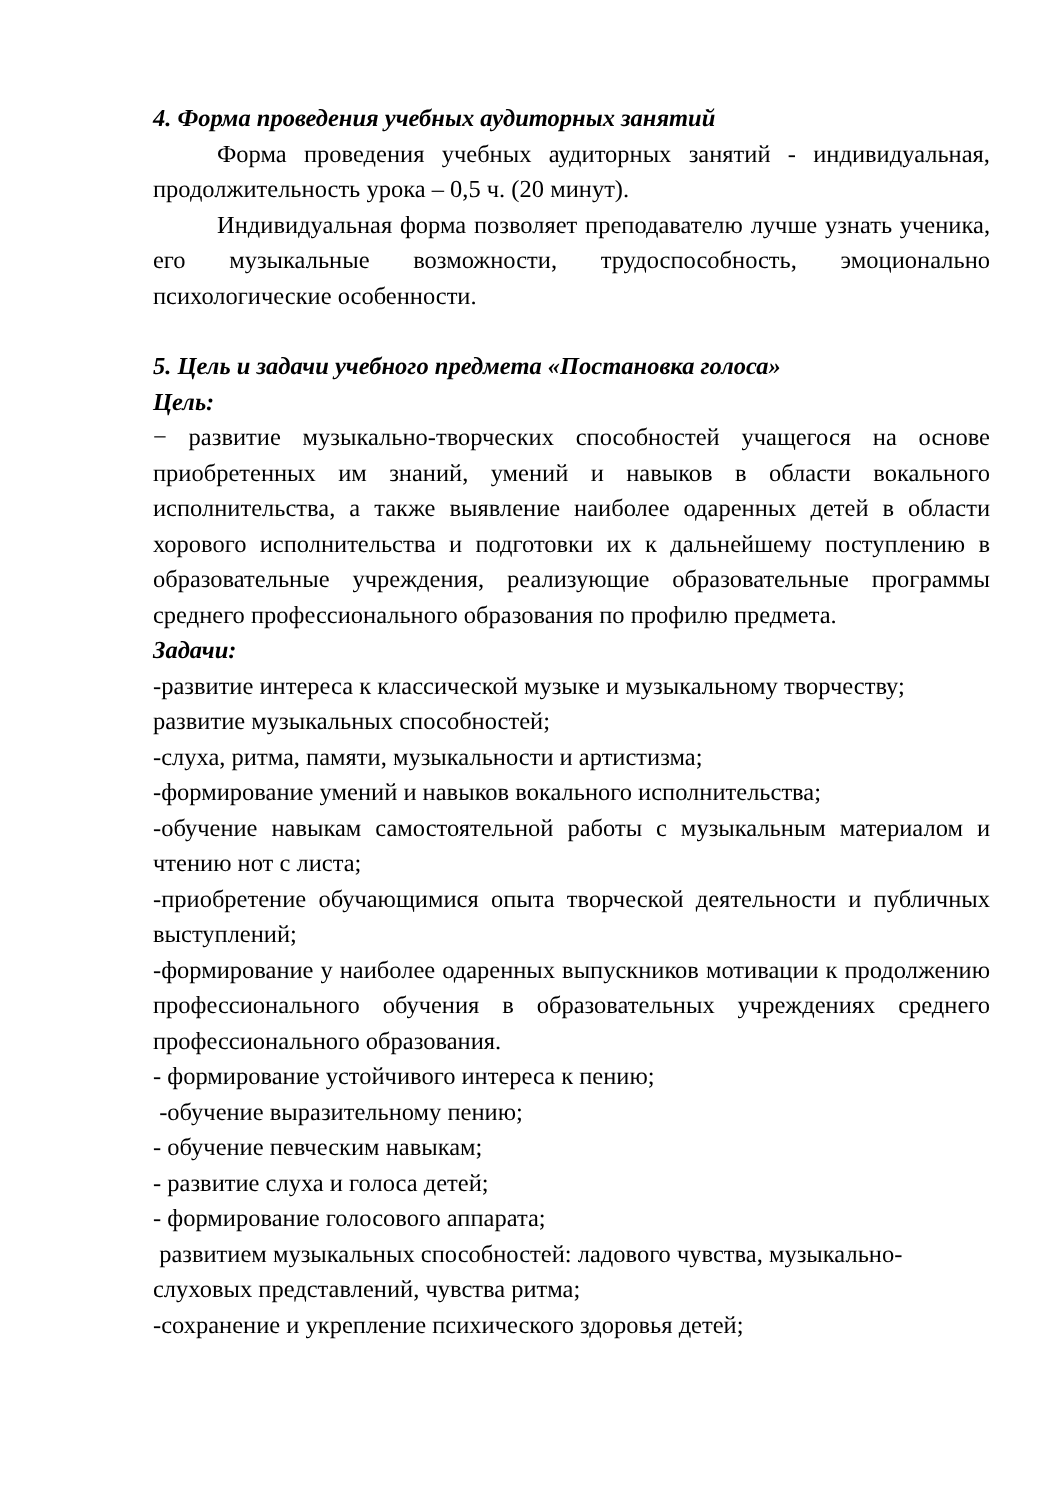4. Форма проведения учебных аудиторных занятий
Форма проведения учебных аудиторных занятий - индивидуальная, продолжительность урока – 0,5 ч. (20 минут).
Индивидуальная форма позволяет преподавателю лучше узнать ученика, его музыкальные возможности, трудоспособность, эмоционально психологические особенности.
5. Цель и задачи учебного предмета «Постановка голоса»
Цель:
− развитие музыкально-творческих способностей учащегося на основе приобретенных им знаний, умений и навыков в области вокального исполнительства, а также выявление наиболее одаренных детей в области хорового исполнительства и подготовки их к дальнейшему поступлению в образовательные учреждения, реализующие образовательные программы среднего профессионального образования по профилю предмета.
Задачи:
-развитие интереса к классической музыке и музыкальному творчеству;
развитие музыкальных способностей;
-слуха, ритма, памяти, музыкальности и артистизма;
-формирование умений и навыков вокального исполнительства;
-обучение навыкам самостоятельной работы с музыкальным материалом и чтению нот с листа;
-приобретение обучающимися опыта творческой деятельности и публичных выступлений;
-формирование у наиболее одаренных выпускников мотивации к продолжению профессионального обучения в образовательных учреждениях среднего профессионального образования.
- формирование устойчивого интереса к пению;
-обучение выразительному пению;
- обучение певческим навыкам;
- развитие слуха и голоса детей;
- формирование голосового аппарата;
развитием музыкальных способностей: ладового чувства, музыкально-
слуховых представлений, чувства ритма;
-сохранение и укрепление психического здоровья детей;